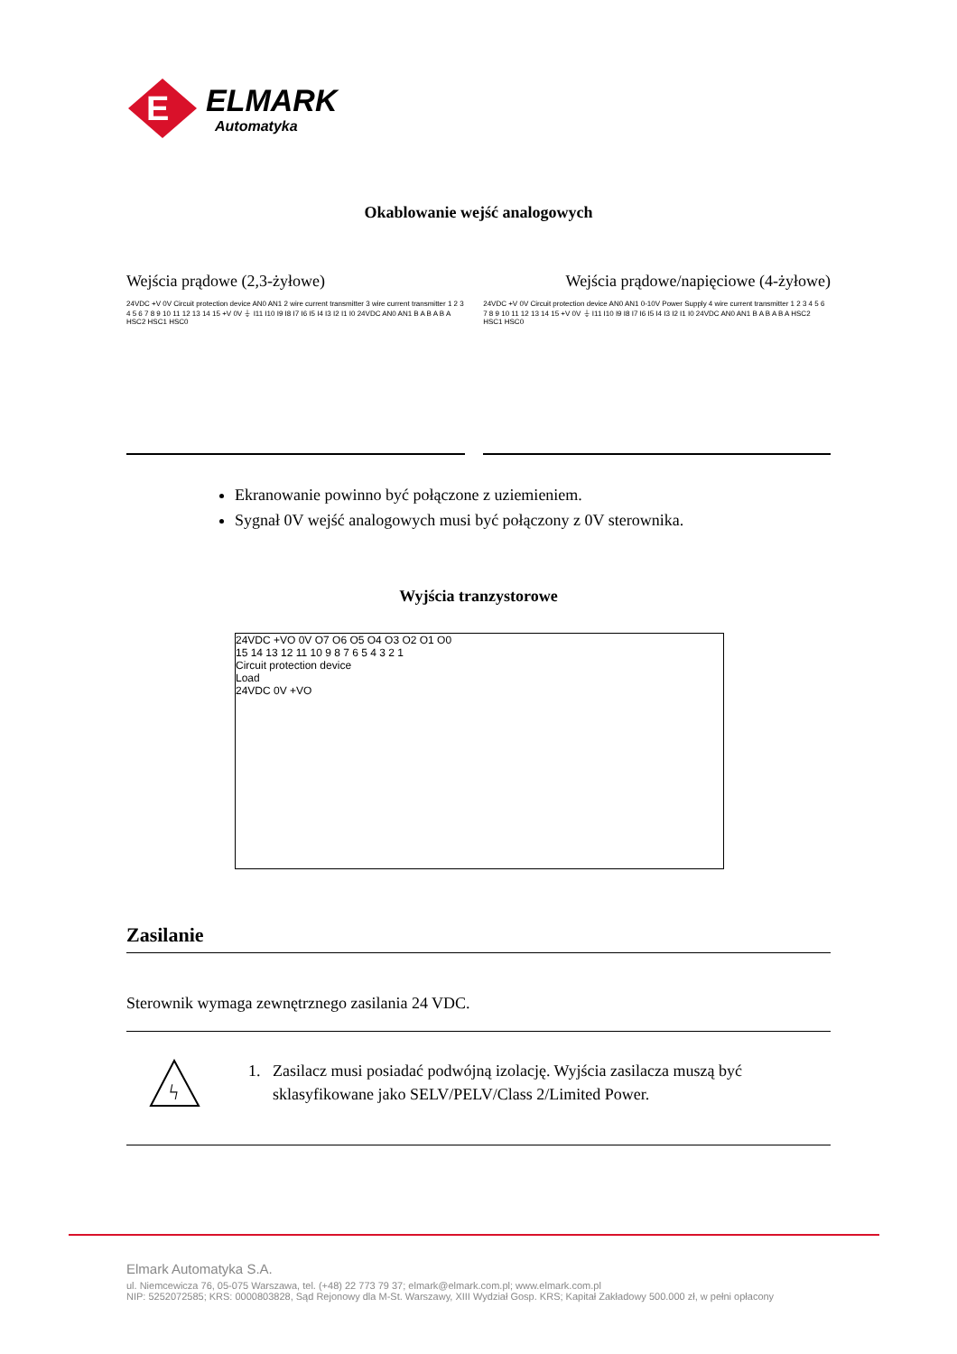E
ELMARK
Automatyka
Okablowanie wejść analogowych
Wejścia prądowe (2,3-żyłowe) Wejścia prądowe/napięciowe (4-żyłowe)
24VDC +V 0V Circuit protection device AN0 AN1 2 wire current transmitter 3 wire current transmitter 1 2 3 4 5 6 7 8 9 10 11 12 13 14 15 +V 0V ⏚ I11 I10 I9 I8 I7 I6 I5 I4 I3 I2 I1 I0 24VDC AN0 AN1 B A B A B A HSC2 HSC1 HSC0
24VDC +V 0V Circuit protection device AN0 AN1 0-10V Power Supply 4 wire current transmitter 1 2 3 4 5 6 7 8 9 10 11 12 13 14 15 +V 0V ⏚ I11 I10 I9 I8 I7 I6 I5 I4 I3 I2 I1 I0 24VDC AN0 AN1 B A B A B A HSC2 HSC1 HSC0
Ekranowanie powinno być połączone z uziemieniem.
Sygnał 0V wejść analogowych musi być połączony z 0V sterownika.
Wyjścia tranzystorowe
24VDC +VO 0V O7 O6 O5 O4 O3 O2 O1 O0
15 14 13 12 11 10 9 8 7 6 5 4 3 2 1
Circuit protection device
Load
24VDC 0V +VO
Zasilanie
Sterownik wymaga zewnętrznego zasilania 24 VDC.
ϟ
1. Zasilacz musi posiadać podwójną izolację. Wyjścia zasilacza muszą być
sklasyfikowane jako SELV/PELV/Class 2/Limited Power.
Elmark Automatyka S.A.
ul. Niemcewicza 76, 05-075 Warszawa, tel. (+48) 22 773 79 37; elmark@elmark.com.pl; www.elmark.com.pl
NIP: 5252072585; KRS: 0000803828, Sąd Rejonowy dla M-St. Warszawy, XIII Wydział Gosp. KRS; Kapitał Zakładowy 500.000 zł, w pełni opłacony